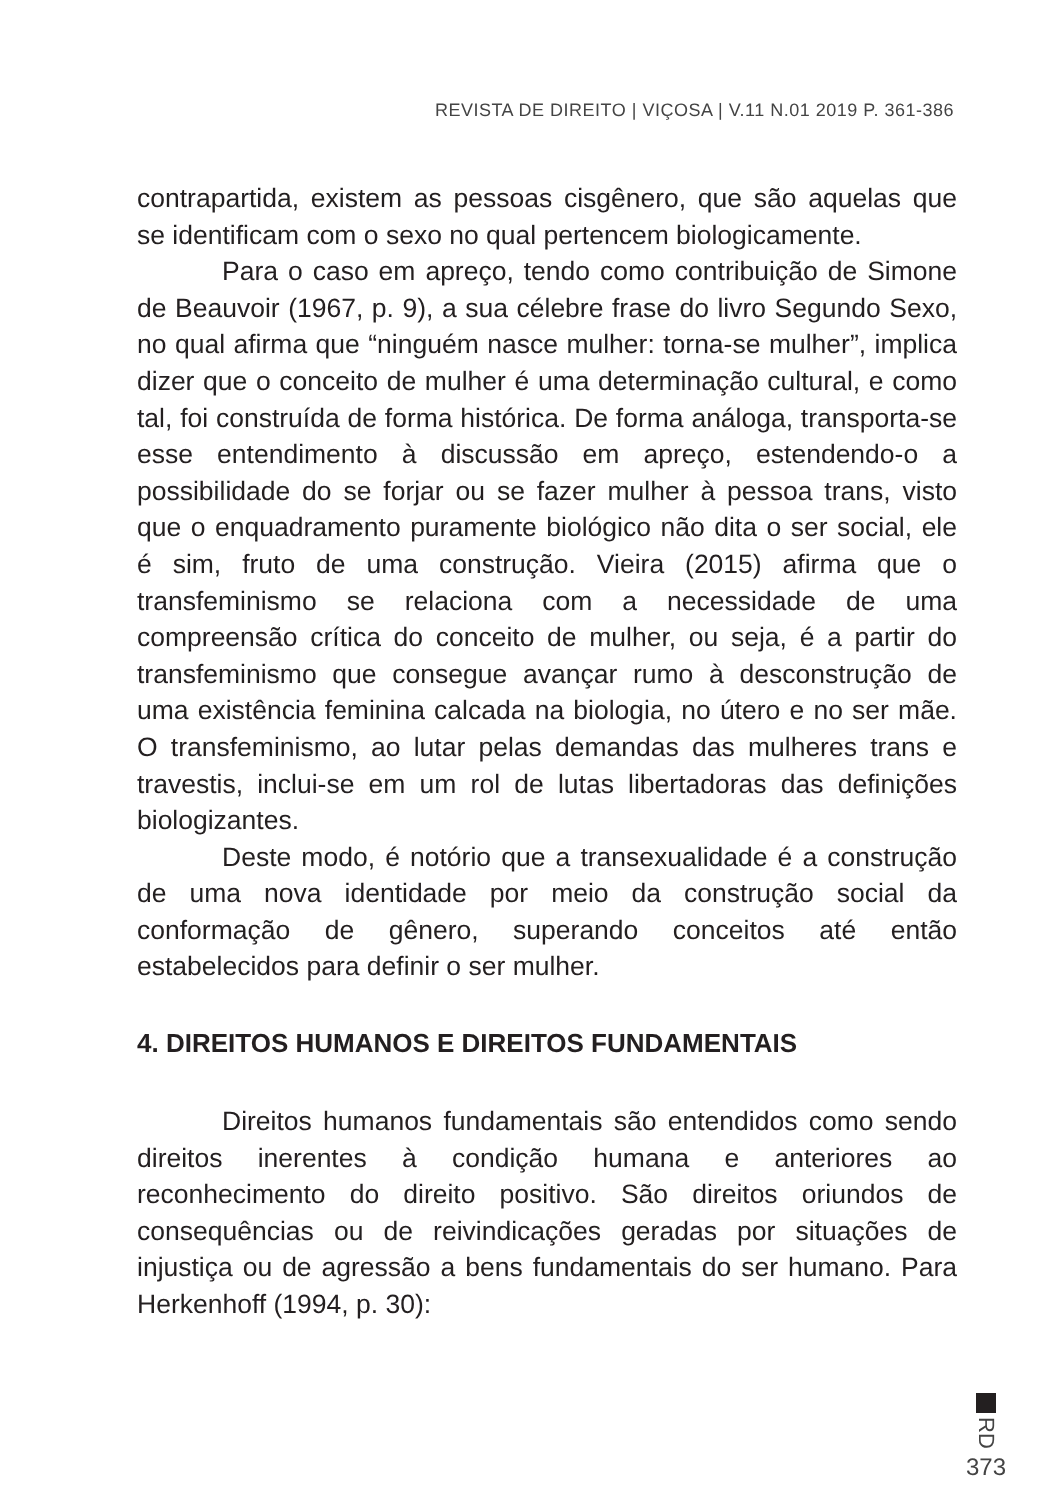REVISTA DE DIREITO | VIÇOSA | V.11 N.01 2019 P. 361-386
contrapartida, existem as pessoas cisgênero, que são aquelas que se identificam com o sexo no qual pertencem biologicamente.
Para o caso em apreço, tendo como contribuição de Simone de Beauvoir (1967, p. 9), a sua célebre frase do livro Segundo Sexo, no qual afirma que “ninguém nasce mulher: torna-se mulher”, implica dizer que o conceito de mulher é uma determinação cultural, e como tal, foi construída de forma histórica. De forma análoga, transporta-se esse entendimento à discussão em apreço, estendendo-o a possibilidade do se forjar ou se fazer mulher à pessoa trans, visto que o enquadramento puramente biológico não dita o ser social, ele é sim, fruto de uma construção. Vieira (2015) afirma que o transfeminismo se relaciona com a necessidade de uma compreensão crítica do conceito de mulher, ou seja, é a partir do transfeminismo que consegue avançar rumo à desconstrução de uma existência feminina calcada na biologia, no útero e no ser mãe. O transfeminismo, ao lutar pelas demandas das mulheres trans e travestis, inclui-se em um rol de lutas libertadoras das definições biologizantes.
Deste modo, é notório que a transexualidade é a construção de uma nova identidade por meio da construção social da conformação de gênero, superando conceitos até então estabelecidos para definir o ser mulher.
4. DIREITOS HUMANOS E DIREITOS FUNDAMENTAIS
Direitos humanos fundamentais são entendidos como sendo direitos inerentes à condição humana e anteriores ao reconhecimento do direito positivo. São direitos oriundos de consequências ou de reivindicações geradas por situações de injustiça ou de agressão a bens fundamentais do ser humano. Para Herkenhoff (1994, p. 30):
RD
373